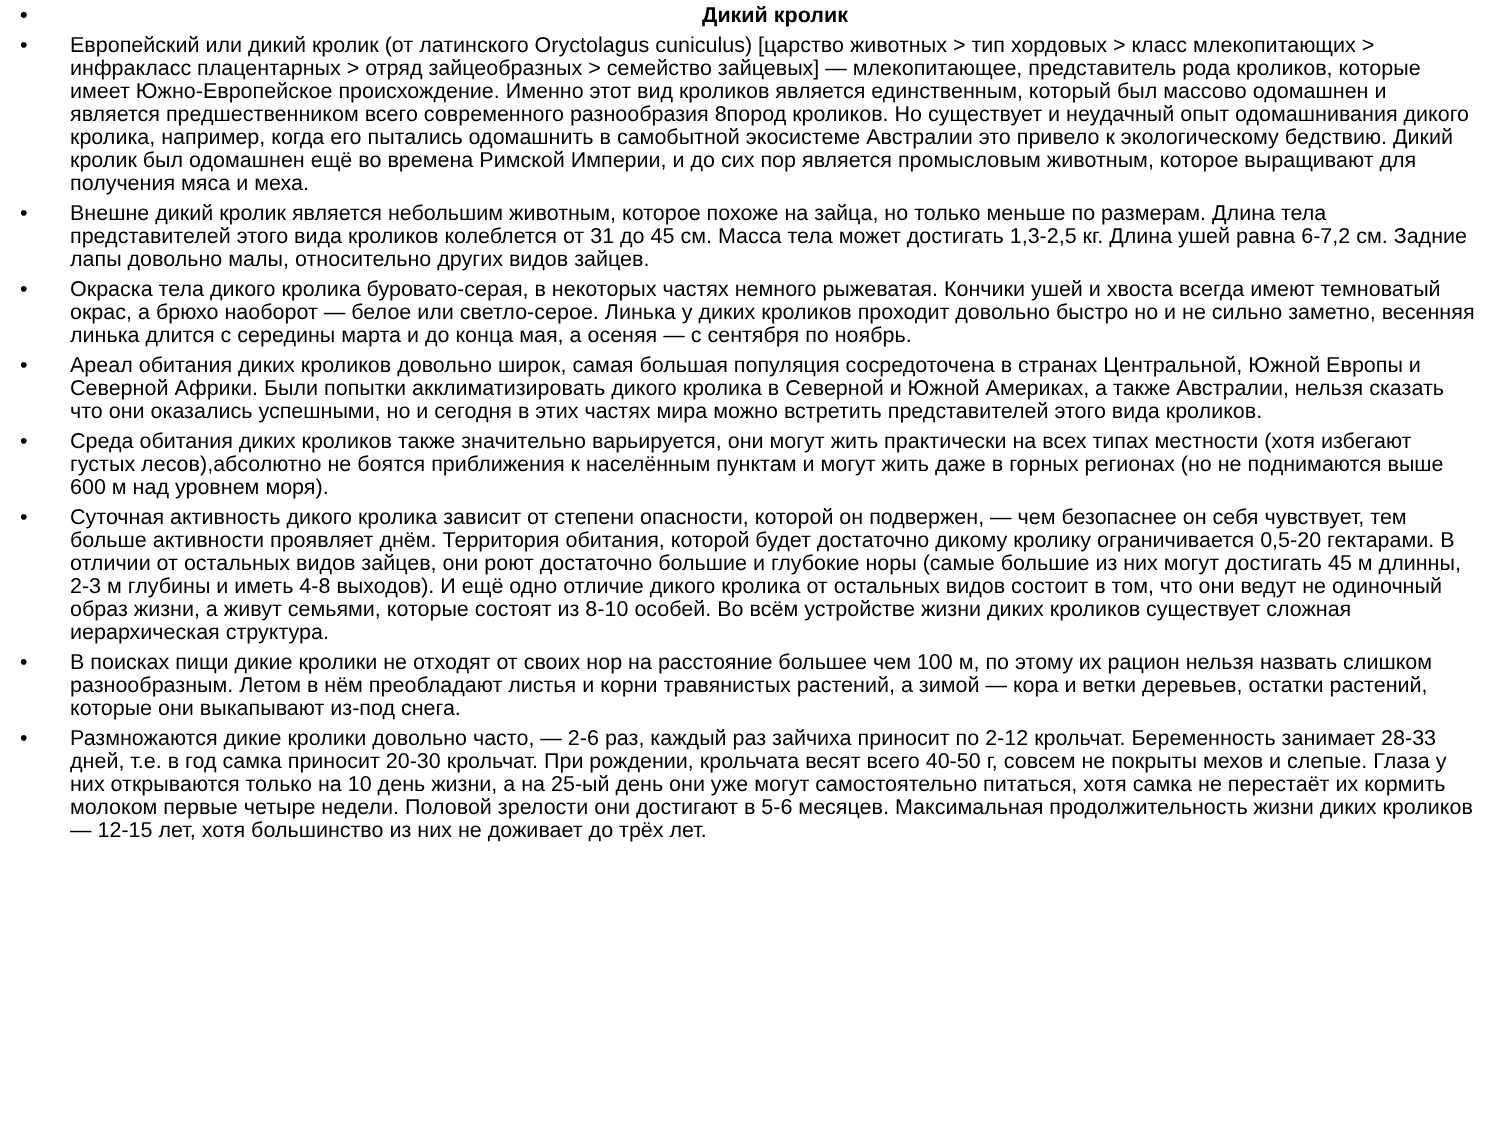• Дикий кролик
• Европейский или дикий кролик (от латинского Oryctolagus cuniculus) [царство животных > тип хордовых > класс млекопитающих > инфракласс плацентарных > отряд зайцеобразных > семейство зайцевых] — млекопитающее, представитель рода кроликов, которые имеет Южно-Европейское происхождение. Именно этот вид кроликов является единственным, который был массово одомашнен и является предшественником всего современного разнообразия 8пород кроликов. Но существует и неудачный опыт одомашнивания дикого кролика, например, когда его пытались одомашнить в самобытной экосистеме Австралии это привело к экологическому бедствию. Дикий кролик был одомашнен ещё во времена Римской Империи, и до сих пор является промысловым животным, которое выращивают для получения мяса и меха.
• Внешне дикий кролик является небольшим животным, которое похоже на зайца, но только меньше по размерам. Длина тела представителей этого вида кроликов колеблется от 31 до 45 см. Масса тела может достигать 1,3-2,5 кг. Длина ушей равна 6-7,2 см. Задние лапы довольно малы, относительно других видов зайцев.
• Окраска тела дикого кролика буровато-серая, в некоторых частях немного рыжеватая. Кончики ушей и хвоста всегда имеют темноватый окрас, а брюхо наоборот — белое или светло-серое. Линька у диких кроликов проходит довольно быстро но и не сильно заметно, весенняя линька длится с середины марта и до конца мая, а осеняя — с сентября по ноябрь.
• Ареал обитания диких кроликов довольно широк, самая большая популяция сосредоточена в странах Центральной, Южной Европы и Северной Африки. Были попытки акклиматизировать дикого кролика в Северной и Южной Америках, а также Австралии, нельзя сказать что они оказались успешными, но и сегодня в этих частях мира можно встретить представителей этого вида кроликов.
• Среда обитания диких кроликов также значительно варьируется, они могут жить практически на всех типах местности (хотя избегают густых лесов),абсолютно не боятся приближения к населённым пунктам и могут жить даже в горных регионах (но не поднимаются выше 600 м над уровнем моря).
• Суточная активность дикого кролика зависит от степени опасности, которой он подвержен, — чем безопаснее он себя чувствует, тем больше активности проявляет днём. Территория обитания, которой будет достаточно дикому кролику ограничивается 0,5-20 гектарами. В отличии от остальных видов зайцев, они роют достаточно большие и глубокие норы (самые большие из них могут достигать 45 м длинны, 2-3 м глубины и иметь 4-8 выходов). И ещё одно отличие дикого кролика от остальных видов состоит в том, что они ведут не одиночный образ жизни, а живут семьями, которые состоят из 8-10 особей. Во всём устройстве жизни диких кроликов существует сложная иерархическая структура.
• В поисках пищи дикие кролики не отходят от своих нор на расстояние большее чем 100 м, по этому их рацион нельзя назвать слишком разнообразным. Летом в нём преобладают листья и корни травянистых растений, а зимой — кора и ветки деревьев, остатки растений, которые они выкапывают из-под снега.
• Размножаются дикие кролики довольно часто, — 2-6 раз, каждый раз зайчиха приносит по 2-12 крольчат. Беременность занимает 28-33 дней, т.е. в год самка приносит 20-30 крольчат. При рождении, крольчата весят всего 40-50 г, совсем не покрыты мехов и слепые. Глаза у них открываются только на 10 день жизни, а на 25-ый день они уже могут самостоятельно питаться, хотя самка не перестаёт их кормить молоком первые четыре недели. Половой зрелости они достигают в 5-6 месяцев. Максимальная продолжительность жизни диких кроликов — 12-15 лет, хотя большинство из них не доживает до трёх лет.